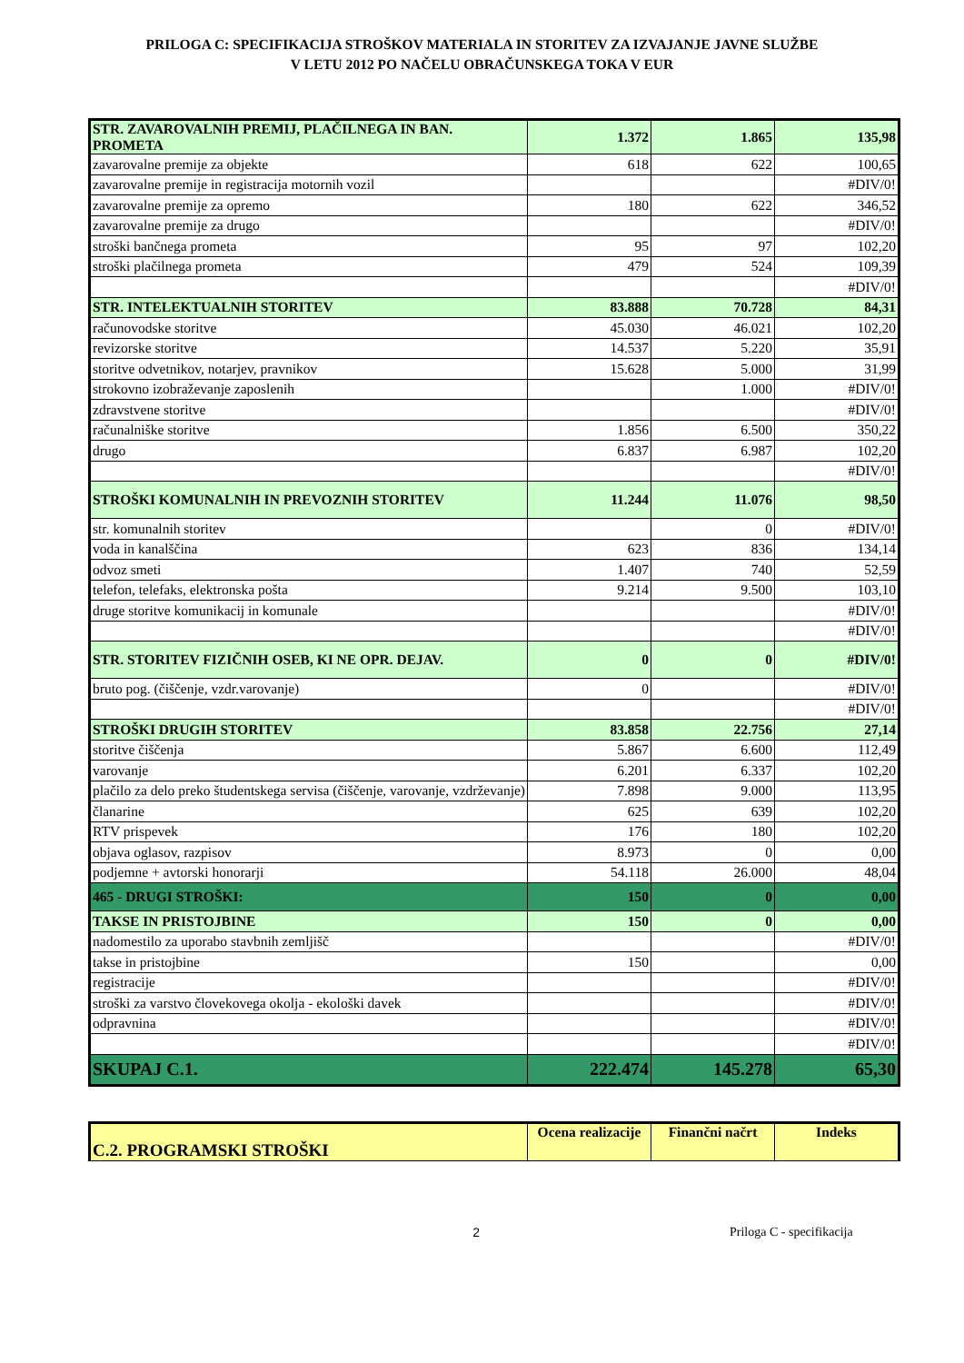PRILOGA C: SPECIFIKACIJA STROŠKOV MATERIALA IN STORITEV ZA IZVAJANJE JAVNE SLUŽBE
V LETU 2012 PO NAČELU OBRAČUNSKEGA TOKA V EUR
| STR. ZAVAROVALNIH PREMIJ, PLAČILNEGA IN BAN. PROMETA | 1.372 | 1.865 | 135,98 |
| zavarovalne premije za objekte | 618 | 622 | 100,65 |
| zavarovalne premije in registracija motornih vozil | | | #DIV/0! |
| zavarovalne premije za opremo | 180 | 622 | 346,52 |
| zavarovalne premije za drugo | | | #DIV/0! |
| stroški bančnega prometa | 95 | 97 | 102,20 |
| stroški plačilnega prometa | 479 | 524 | 109,39 |
| | | | #DIV/0! |
| STR. INTELEKTUALNIH STORITEV | 83.888 | 70.728 | 84,31 |
| računovodske storitve | 45.030 | 46.021 | 102,20 |
| revizorske storitve | 14.537 | 5.220 | 35,91 |
| storitve odvetnikov, notarjev, pravnikov | 15.628 | 5.000 | 31,99 |
| strokovno izobraževanje zaposlenih | | 1.000 | #DIV/0! |
| zdravstvene storitve | | | #DIV/0! |
| računalniške storitve | 1.856 | 6.500 | 350,22 |
| drugo | 6.837 | 6.987 | 102,20 |
| | | | #DIV/0! |
| STROŠKI KOMUNALNIH IN PREVOZNIH STORITEV | 11.244 | 11.076 | 98,50 |
| str. komunalnih storitev | | 0 | #DIV/0! |
| voda in kanalščina | 623 | 836 | 134,14 |
| odvoz smeti | 1.407 | 740 | 52,59 |
| telefon, telefaks, elektronska pošta | 9.214 | 9.500 | 103,10 |
| druge storitve komunikacij in komunale | | | #DIV/0! |
| | | | #DIV/0! |
| STR. STORITEV FIZIČNIH OSEB, KI NE OPR. DEJAV. | 0 | 0 | #DIV/0! |
| bruto pog. (čiščenje, vzdr.varovanje) | 0 | | #DIV/0! |
| | | | #DIV/0! |
| STROŠKI DRUGIH STORITEV | 83.858 | 22.756 | 27,14 |
| storitve čiščenja | 5.867 | 6.600 | 112,49 |
| varovanje | 6.201 | 6.337 | 102,20 |
| plačilo za delo preko študentskega servisa (čiščenje, varovanje, vzdrževanje) | 7.898 | 9.000 | 113,95 |
| članarine | 625 | 639 | 102,20 |
| RTV prispevek | 176 | 180 | 102,20 |
| objava oglasov, razpisov | 8.973 | 0 | 0,00 |
| podjemne + avtorski honorarji | 54.118 | 26.000 | 48,04 |
| 465 - DRUGI STROŠKI: | 150 | 0 | 0,00 |
| TAKSE IN PRISTOJBINE | 150 | 0 | 0,00 |
| nadomestilo za uporabo stavbnih zemljišč | | | #DIV/0! |
| takse in pristojbine | 150 | | 0,00 |
| registracije | | | #DIV/0! |
| stroški za varstvo človekovega okolja - ekološki davek | | | #DIV/0! |
| odpravnina | | | #DIV/0! |
| | | | #DIV/0! |
| SKUPAJ C.1. | 222.474 | 145.278 | 65,30 |
| C.2. PROGRAMSKI STROŠKI | Ocena realizacije | Finančni načrt | Indeks |
2 Priloga C - specifikacija